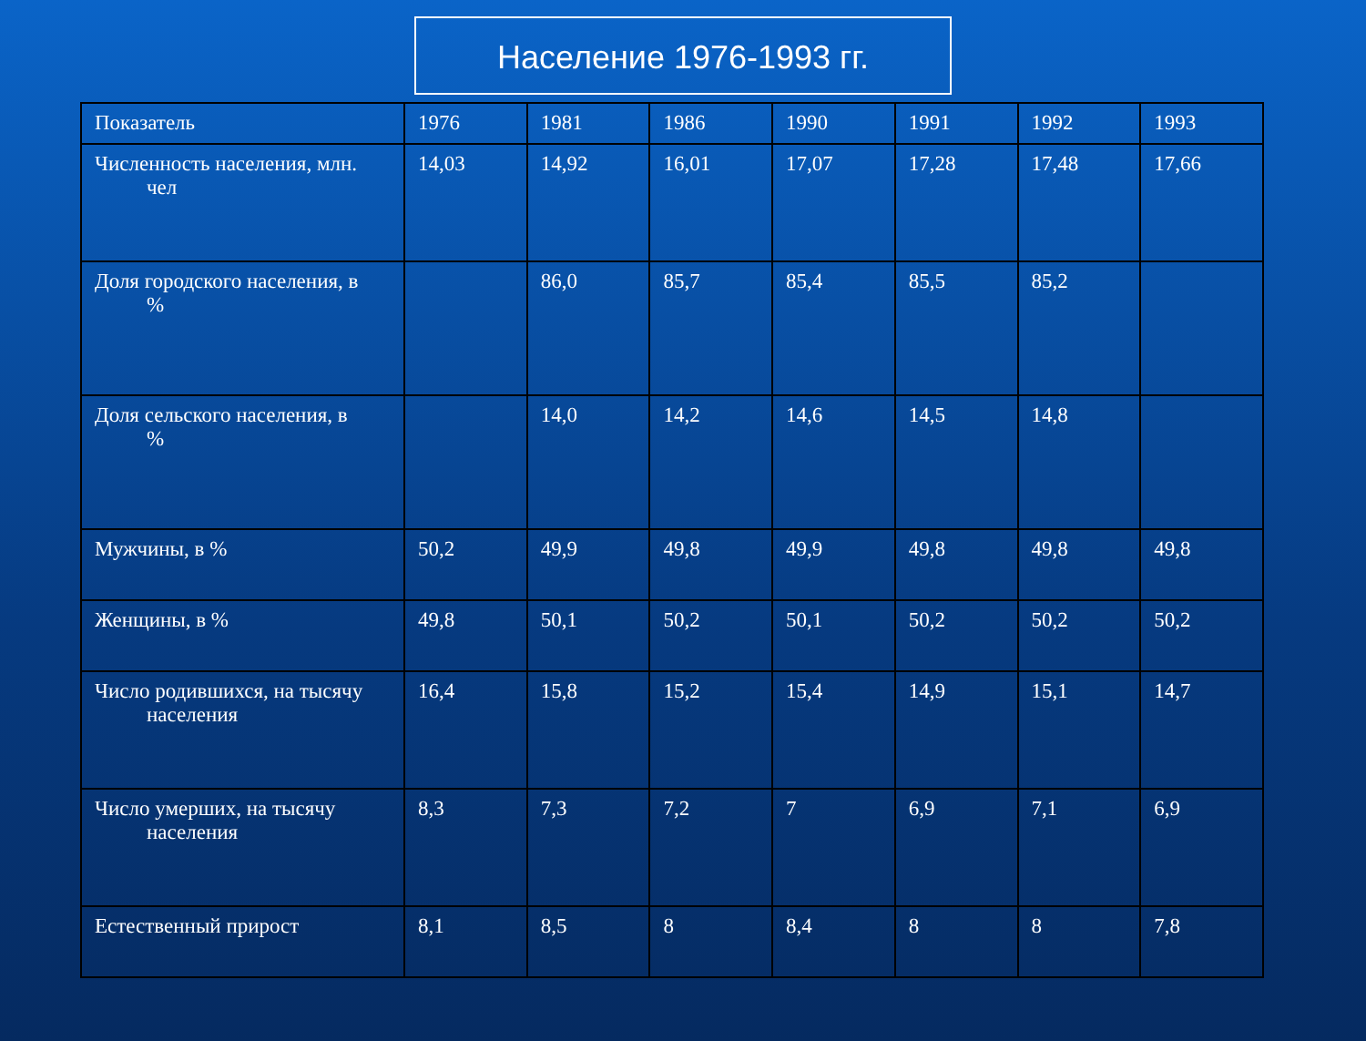Население 1976-1993 гг.
| Показатель | 1976 | 1981 | 1986 | 1990 | 1991 | 1992 | 1993 |
| --- | --- | --- | --- | --- | --- | --- | --- |
| Численность населения, млн. чел | 14,03 | 14,92 | 16,01 | 17,07 | 17,28 | 17,48 | 17,66 |
| Доля городского населения, в % | | 86,0 | 85,7 | 85,4 | 85,5 | 85,2 | |
| Доля сельского населения, в % | | 14,0 | 14,2 | 14,6 | 14,5 | 14,8 | |
| Мужчины, в % | 50,2 | 49,9 | 49,8 | 49,9 | 49,8 | 49,8 | 49,8 |
| Женщины, в % | 49,8 | 50,1 | 50,2 | 50,1 | 50,2 | 50,2 | 50,2 |
| Число родившихся, на тысячу населения | 16,4 | 15,8 | 15,2 | 15,4 | 14,9 | 15,1 | 14,7 |
| Число умерших, на тысячу населения | 8,3 | 7,3 | 7,2 | 7 | 6,9 | 7,1 | 6,9 |
| Естественный прирост | 8,1 | 8,5 | 8 | 8,4 | 8 | 8 | 7,8 |